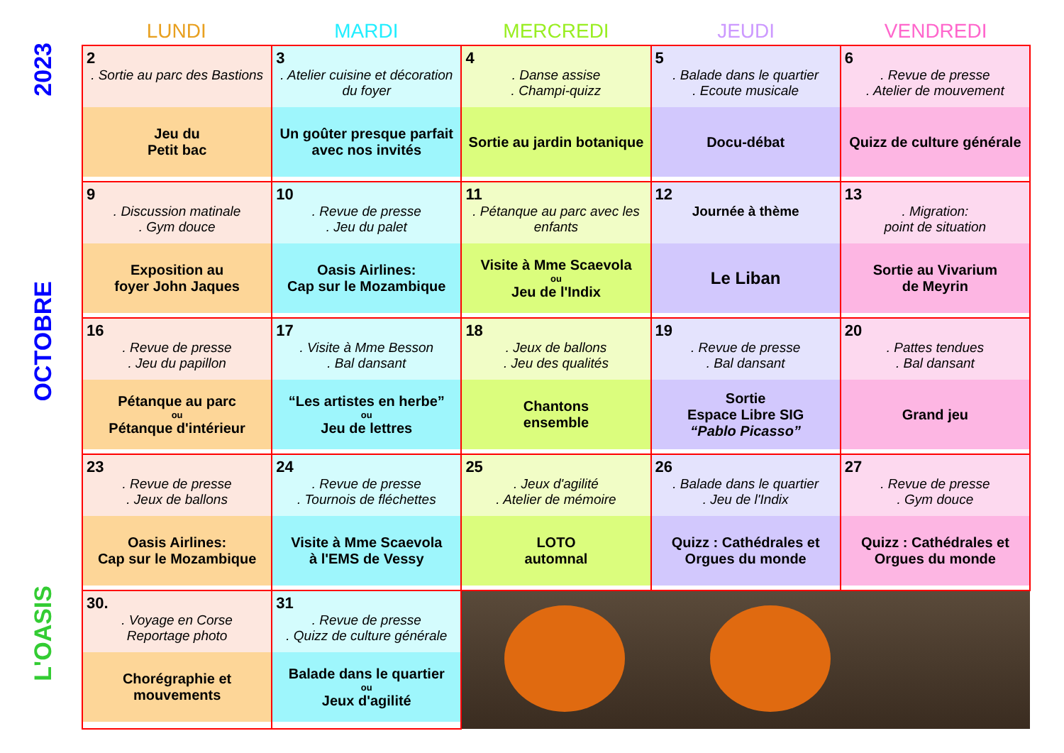2023
OCTOBRE
L'OASIS
LUNDI MARDI MERCREDI JEUDI VENDREDI
| 2 . Sortie au parc des Bastions Jeu du Petit bac | 3 . Atelier cuisine et décoration du foyer Un goûter presque parfait avec nos invités | 4 . Danse assise . Champi-quizz Sortie au jardin botanique | 5 . Balade dans le quartier . Ecoute musicale Docu-débat | 6 . Revue de presse . Atelier de mouvement Quizz de culture générale |
| 9 . Discussion matinale . Gym douce Exposition au foyer John Jaques | 10 . Revue de presse . Jeu du palet Oasis Airlines: Cap sur le Mozambique | 11 . Pétanque au parc avec les enfants Visite à Mme Scaevola ou Jeu de l'Indix | 12 Journée à thème Le Liban | 13 . Migration: point de situation Sortie au Vivarium de Meyrin |
| 16 . Revue de presse . Jeu du papillon Pétanque au parc ou Pétanque d'intérieur | 17 . Visite à Mme Besson . Bal dansant “Les artistes en herbe” ou Jeu de lettres | 18 . Jeux de ballons . Jeu des qualités Chantons ensemble | 19 . Revue de presse . Bal dansant Sortie Espace Libre SIG “Pablo Picasso” | 20 . Pattes tendues . Bal dansant Grand jeu |
| 23 . Revue de presse . Jeux de ballons Oasis Airlines: Cap sur le Mozambique | 24 . Revue de presse . Tournois de fléchettes Visite à Mme Scaevola à l'EMS de Vessy | 25 . Jeux d'agilité . Atelier de mémoire LOTO automnal | 26 . Balade dans le quartier . Jeu de l'Indix Quizz : Cathédrales et Orgues du monde | 27 . Revue de presse . Gym douce Quizz : Cathédrales et Orgues du monde |
| 30. . Voyage en Corse Reportage photo Chorégraphie et mouvements | 31 . Revue de presse . Quizz de culture générale Balade dans le quartier ou Jeux d'agilité | | | |